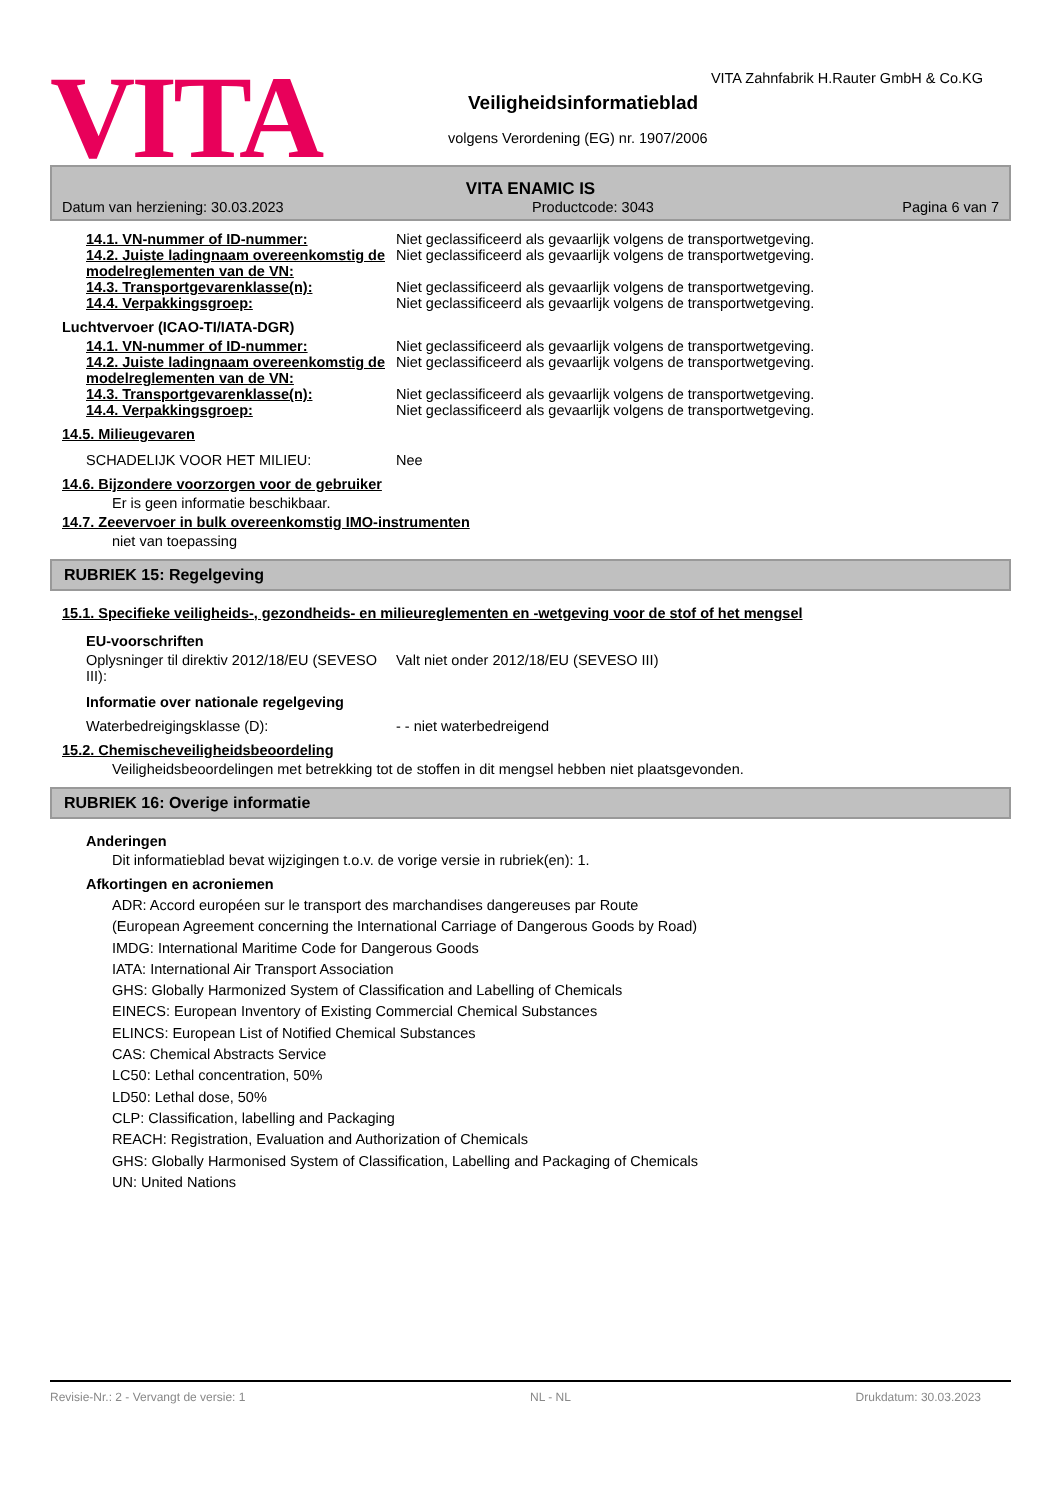VITA
VITA Zahnfabrik H.Rauter GmbH & Co.KG
Veiligheidsinformatieblad
volgens Verordening (EG) nr. 1907/2006
VITA ENAMIC IS
Datum van herziening: 30.03.2023 Productcode: 3043 Pagina 6 van 7
14.1. VN-nummer of ID-nummer: Niet geclassificeerd als gevaarlijk volgens de transportwetgeving.
14.2. Juiste ladingnaam overeenkomstig de modelreglementen van de VN:
Niet geclassificeerd als gevaarlijk volgens de transportwetgeving.
14.3. Transportgevarenklasse(n): Niet geclassificeerd als gevaarlijk volgens de transportwetgeving.
14.4. Verpakkingsgroep: Niet geclassificeerd als gevaarlijk volgens de transportwetgeving.
Luchtvervoer (ICAO-TI/IATA-DGR)
14.1. VN-nummer of ID-nummer: Niet geclassificeerd als gevaarlijk volgens de transportwetgeving.
14.2. Juiste ladingnaam overeenkomstig de modelreglementen van de VN:
Niet geclassificeerd als gevaarlijk volgens de transportwetgeving.
14.3. Transportgevarenklasse(n): Niet geclassificeerd als gevaarlijk volgens de transportwetgeving.
14.4. Verpakkingsgroep: Niet geclassificeerd als gevaarlijk volgens de transportwetgeving.
14.5. Milieugevaren
SCHADELIJK VOOR HET MILIEU: Nee
14.6. Bijzondere voorzorgen voor de gebruiker
Er is geen informatie beschikbaar.
14.7. Zeevervoer in bulk overeenkomstig IMO-instrumenten
niet van toepassing
RUBRIEK 15: Regelgeving
15.1. Specifieke veiligheids-, gezondheids- en milieureglementen en -wetgeving voor de stof of het mengsel
EU-voorschriften
Oplysninger til direktiv 2012/18/EU (SEVESO III):
Valt niet onder 2012/18/EU (SEVESO III)
Informatie over nationale regelgeving
Waterbedreigingsklasse (D): - - niet waterbedreigend
15.2. Chemischeveiligheidsbeoordeling
Veiligheidsbeoordelingen met betrekking tot de stoffen in dit mengsel hebben niet plaatsgevonden.
RUBRIEK 16: Overige informatie
Anderingen
Dit informatieblad bevat wijzigingen t.o.v. de vorige versie in rubriek(en): 1.
Afkortingen en acroniemen
ADR: Accord européen sur le transport des marchandises dangereuses par Route
(European Agreement concerning the International Carriage of Dangerous Goods by Road)
IMDG: International Maritime Code for Dangerous Goods
IATA: International Air Transport Association
GHS: Globally Harmonized System of Classification and Labelling of Chemicals
EINECS: European Inventory of Existing Commercial Chemical Substances
ELINCS: European List of Notified Chemical Substances
CAS: Chemical Abstracts Service
LC50: Lethal concentration, 50%
LD50: Lethal dose, 50%
CLP: Classification, labelling and Packaging
REACH: Registration, Evaluation and Authorization of Chemicals
GHS: Globally Harmonised System of Classification, Labelling and Packaging of Chemicals
UN: United Nations
Revisie-Nr.: 2 - Vervangt de versie: 1 NL - NL Drukdatum: 30.03.2023